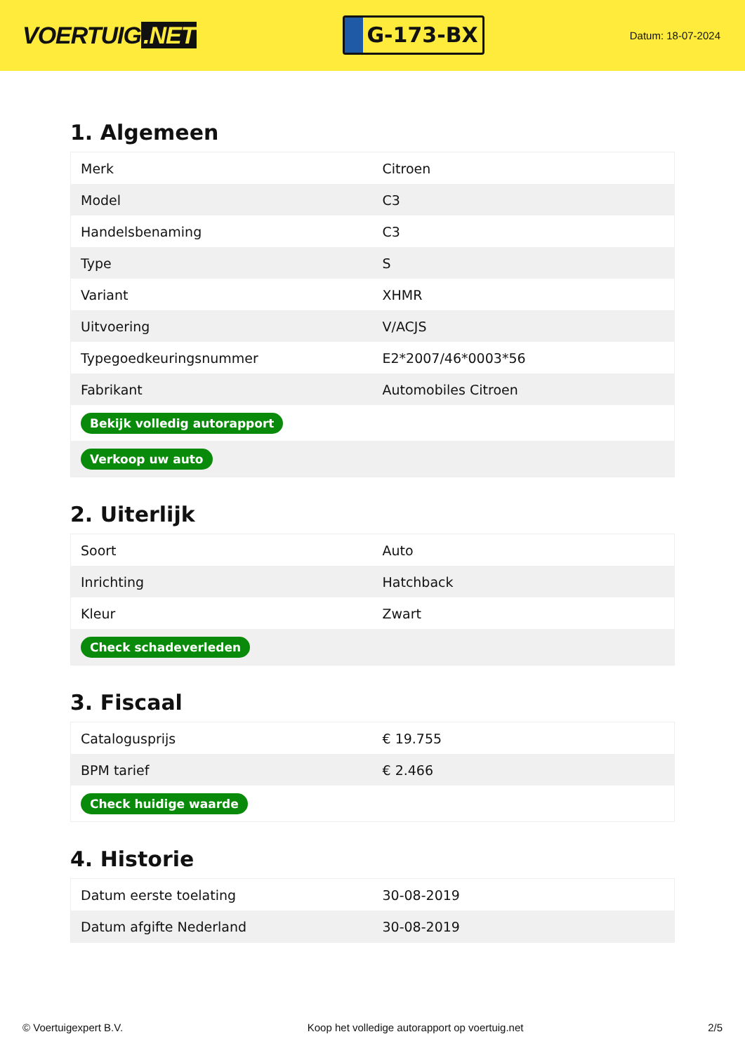VOERTUIG.NET
G-173-BX
Datum: 18-07-2024
1. Algemeen
| Merk | Citroen |
| Model | C3 |
| Handelsbenaming | C3 |
| Type | S |
| Variant | XHMR |
| Uitvoering | V/ACJS |
| Typegoedkeuringsnummer | E2*2007/46*0003*56 |
| Fabrikant | Automobiles Citroen |
| Bekijk volledig autorapport | |
| Verkoop uw auto | |
2. Uiterlijk
| Soort | Auto |
| Inrichting | Hatchback |
| Kleur | Zwart |
| Check schadeverleden | |
3. Fiscaal
| Catalogusprijs | € 19.755 |
| BPM tarief | € 2.466 |
| Check huidige waarde | |
4. Historie
| Datum eerste toelating | 30-08-2019 |
| Datum afgifte Nederland | 30-08-2019 |
© Voertuigexpert B.V. Koop het volledige autorapport op voertuig.net 2/5